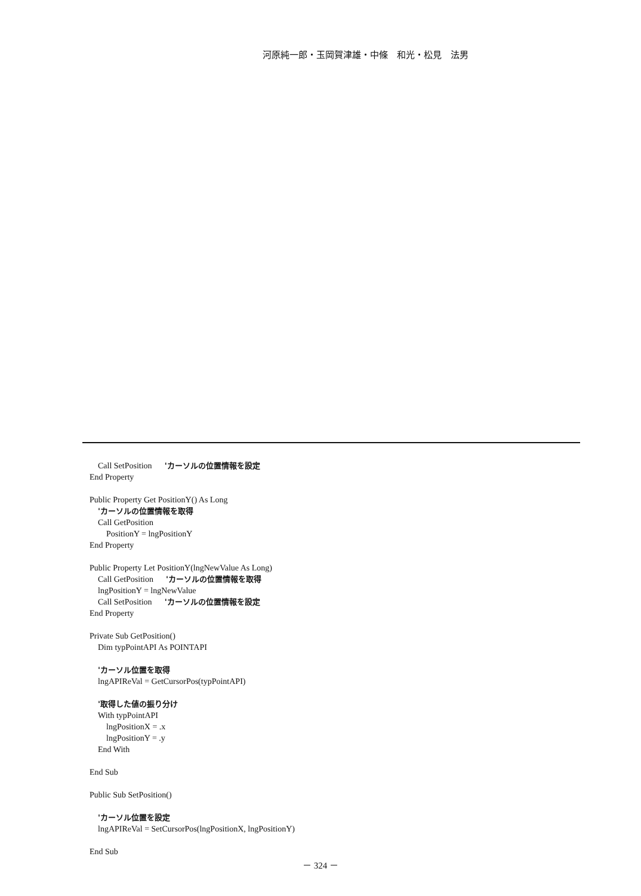河原純一郎・玉岡賀津雄・中條　和光・松見　法男
Call SetPosition 'カーソルの位置情報を設定 End Property Public Property Get PositionY() As Long 'カーソルの位置情報を取得 Call GetPosition PositionY = lngPositionY End Property Public Property Let PositionY(lngNewValue As Long) Call GetPosition 'カーソルの位置情報を取得 lngPositionY = lngNewValue Call SetPosition 'カーソルの位置情報を設定 End Property Private Sub GetPosition() Dim typPointAPI As POINTAPI 'カーソル位置を取得 lngAPIReVal = GetCursorPos(typPointAPI) '取得した値の振り分け With typPointAPI lngPositionX = .x lngPositionY = .y End With End Sub Public Sub SetPosition() 'カーソル位置を設定 lngAPIReVal = SetCursorPos(lngPositionX, lngPositionY) End Sub
－ 324 －